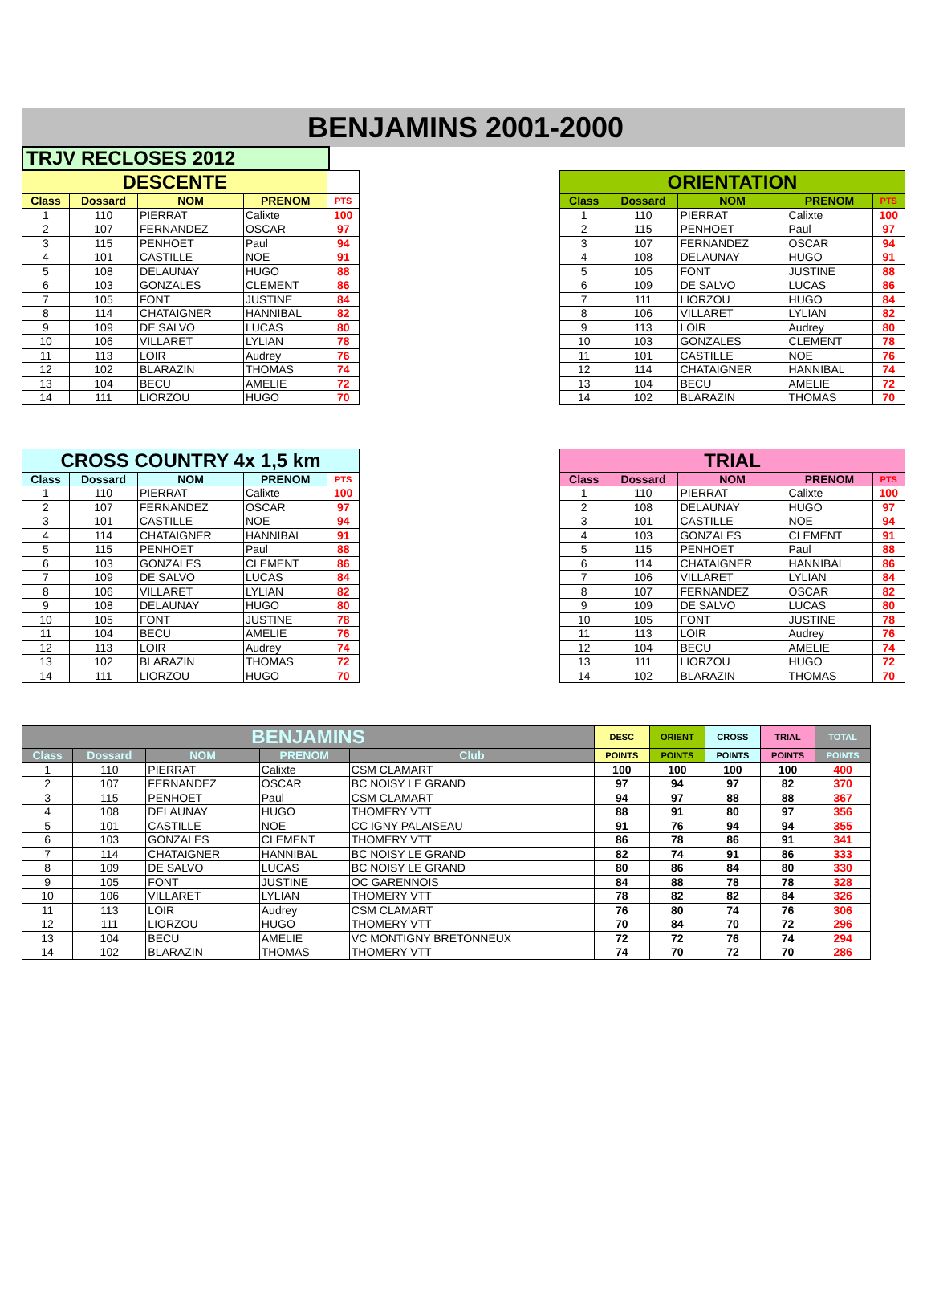BENJAMINS 2001-2000
TRJV RECLOSES 2012
| DESCENTE | | | | |
| --- | --- | --- | --- | --- |
| Class | Dossard | NOM | PRENOM | PTS |
| 1 | 110 | PIERRAT | Calixte | 100 |
| 2 | 107 | FERNANDEZ | OSCAR | 97 |
| 3 | 115 | PENHOET | Paul | 94 |
| 4 | 101 | CASTILLE | NOE | 91 |
| 5 | 108 | DELAUNAY | HUGO | 88 |
| 6 | 103 | GONZALES | CLEMENT | 86 |
| 7 | 105 | FONT | JUSTINE | 84 |
| 8 | 114 | CHATAIGNER | HANNIBAL | 82 |
| 9 | 109 | DE SALVO | LUCAS | 80 |
| 10 | 106 | VILLARET | LYLIAN | 78 |
| 11 | 113 | LOIR | Audrey | 76 |
| 12 | 102 | BLARAZIN | THOMAS | 74 |
| 13 | 104 | BECU | AMELIE | 72 |
| 14 | 111 | LIORZOU | HUGO | 70 |
| ORIENTATION | | | | |
| --- | --- | --- | --- | --- |
| Class | Dossard | NOM | PRENOM | PTS |
| 1 | 110 | PIERRAT | Calixte | 100 |
| 2 | 115 | PENHOET | Paul | 97 |
| 3 | 107 | FERNANDEZ | OSCAR | 94 |
| 4 | 108 | DELAUNAY | HUGO | 91 |
| 5 | 105 | FONT | JUSTINE | 88 |
| 6 | 109 | DE SALVO | LUCAS | 86 |
| 7 | 111 | LIORZOU | HUGO | 84 |
| 8 | 106 | VILLARET | LYLIAN | 82 |
| 9 | 113 | LOIR | Audrey | 80 |
| 10 | 103 | GONZALES | CLEMENT | 78 |
| 11 | 101 | CASTILLE | NOE | 76 |
| 12 | 114 | CHATAIGNER | HANNIBAL | 74 |
| 13 | 104 | BECU | AMELIE | 72 |
| 14 | 102 | BLARAZIN | THOMAS | 70 |
| CROSS COUNTRY 4x 1,5 km | | | | |
| --- | --- | --- | --- | --- |
| Class | Dossard | NOM | PRENOM | PTS |
| 1 | 110 | PIERRAT | Calixte | 100 |
| 2 | 107 | FERNANDEZ | OSCAR | 97 |
| 3 | 101 | CASTILLE | NOE | 94 |
| 4 | 114 | CHATAIGNER | HANNIBAL | 91 |
| 5 | 115 | PENHOET | Paul | 88 |
| 6 | 103 | GONZALES | CLEMENT | 86 |
| 7 | 109 | DE SALVO | LUCAS | 84 |
| 8 | 106 | VILLARET | LYLIAN | 82 |
| 9 | 108 | DELAUNAY | HUGO | 80 |
| 10 | 105 | FONT | JUSTINE | 78 |
| 11 | 104 | BECU | AMELIE | 76 |
| 12 | 113 | LOIR | Audrey | 74 |
| 13 | 102 | BLARAZIN | THOMAS | 72 |
| 14 | 111 | LIORZOU | HUGO | 70 |
| TRIAL | | | | |
| --- | --- | --- | --- | --- |
| Class | Dossard | NOM | PRENOM | PTS |
| 1 | 110 | PIERRAT | Calixte | 100 |
| 2 | 108 | DELAUNAY | HUGO | 97 |
| 3 | 101 | CASTILLE | NOE | 94 |
| 4 | 103 | GONZALES | CLEMENT | 91 |
| 5 | 115 | PENHOET | Paul | 88 |
| 6 | 114 | CHATAIGNER | HANNIBAL | 86 |
| 7 | 106 | VILLARET | LYLIAN | 84 |
| 8 | 107 | FERNANDEZ | OSCAR | 82 |
| 9 | 109 | DE SALVO | LUCAS | 80 |
| 10 | 105 | FONT | JUSTINE | 78 |
| 11 | 113 | LOIR | Audrey | 76 |
| 12 | 104 | BECU | AMELIE | 74 |
| 13 | 111 | LIORZOU | HUGO | 72 |
| 14 | 102 | BLARAZIN | THOMAS | 70 |
| BENJAMINS | | | | | DESC | ORIENT | CROSS | TRIAL | TOTAL |
| --- | --- | --- | --- | --- | --- | --- | --- | --- | --- |
| Class | Dossard | NOM | PRENOM | Club | POINTS | POINTS | POINTS | POINTS | POINTS |
| 1 | 110 | PIERRAT | Calixte | CSM CLAMART | 100 | 100 | 100 | 100 | 400 |
| 2 | 107 | FERNANDEZ | OSCAR | BC NOISY LE GRAND | 97 | 94 | 97 | 82 | 370 |
| 3 | 115 | PENHOET | Paul | CSM CLAMART | 94 | 97 | 88 | 88 | 367 |
| 4 | 108 | DELAUNAY | HUGO | THOMERY VTT | 88 | 91 | 80 | 97 | 356 |
| 5 | 101 | CASTILLE | NOE | CC IGNY PALAISEAU | 91 | 76 | 94 | 94 | 355 |
| 6 | 103 | GONZALES | CLEMENT | THOMERY VTT | 86 | 78 | 86 | 91 | 341 |
| 7 | 114 | CHATAIGNER | HANNIBAL | BC NOISY LE GRAND | 82 | 74 | 91 | 86 | 333 |
| 8 | 109 | DE SALVO | LUCAS | BC NOISY LE GRAND | 80 | 86 | 84 | 80 | 330 |
| 9 | 105 | FONT | JUSTINE | OC GARENNOIS | 84 | 88 | 78 | 78 | 328 |
| 10 | 106 | VILLARET | LYLIAN | THOMERY VTT | 78 | 82 | 82 | 84 | 326 |
| 11 | 113 | LOIR | Audrey | CSM CLAMART | 76 | 80 | 74 | 76 | 306 |
| 12 | 111 | LIORZOU | HUGO | THOMERY VTT | 70 | 84 | 70 | 72 | 296 |
| 13 | 104 | BECU | AMELIE | VC MONTIGNY BRETONNEUX | 72 | 72 | 76 | 74 | 294 |
| 14 | 102 | BLARAZIN | THOMAS | THOMERY VTT | 74 | 70 | 72 | 70 | 286 |